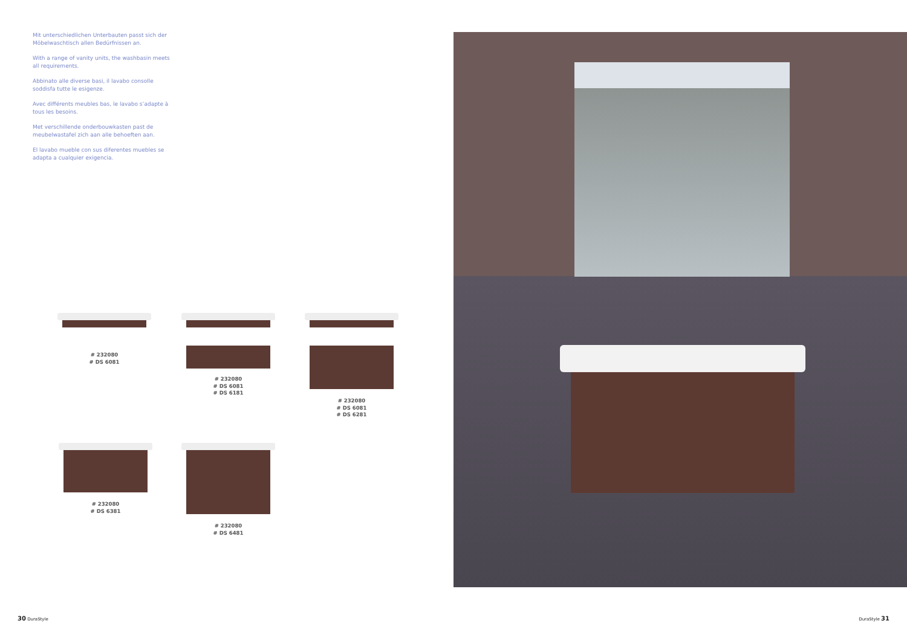Mit unterschiedlichen Unterbauten passt sich der Möbelwaschtisch allen Bedürfnissen an.
With a range of vanity units, the washbasin meets all requirements.
Abbinato alle diverse basi, il lavabo consolle soddisfa tutte le esigenze.
Avec différents meubles bas, le lavabo s’adapte à tous les besoins.
Met verschillende onderbouwkasten past de meubelwastafel zich aan alle behoeften aan.
El lavabo mueble con sus diferentes muebles se adapta a cualquier exigencia.
# 232080
# DS 6081
# 232080
# DS 6081
# DS 6181
# 232080
# DS 6081
# DS 6281
# 232080
# DS 6381
# 232080
# DS 6481
30 DuraStyle DuraStyle 31